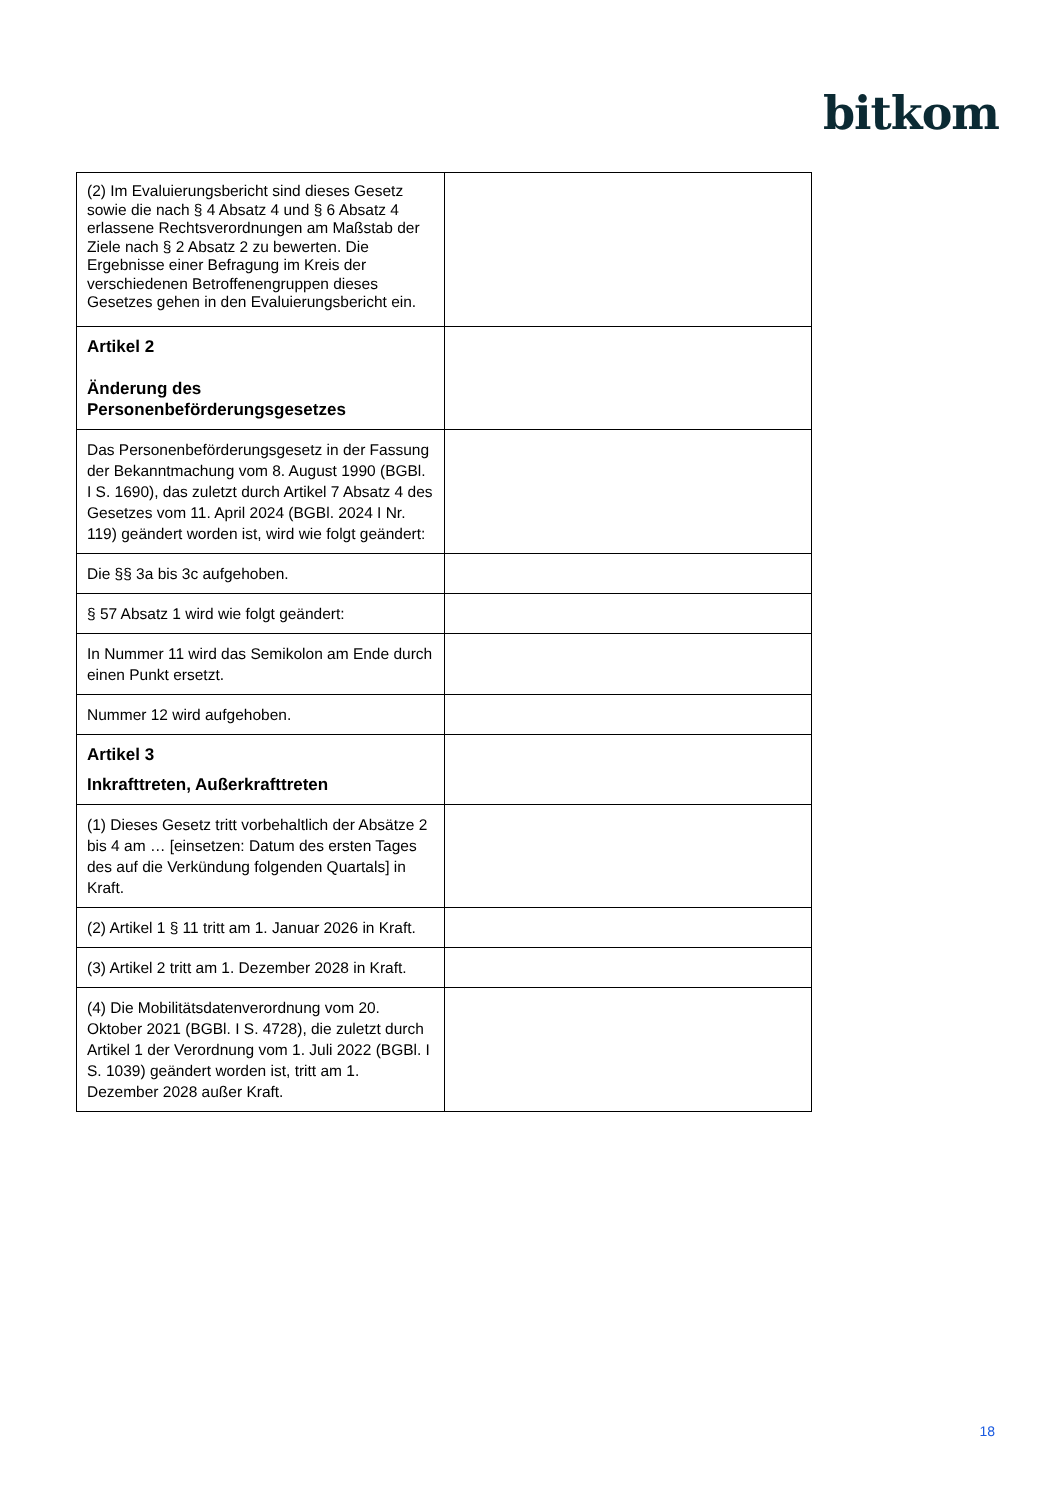bitkom
| (2) Im Evaluierungsbericht sind dieses Gesetz sowie die nach § 4 Absatz 4 und § 6 Absatz 4 erlassene Rechtsverordnungen am Maßstab der Ziele nach § 2 Absatz 2 zu bewerten. Die Ergebnisse einer Befragung im Kreis der verschiedenen Betroffenengruppen dieses Gesetzes gehen in den Evaluierungsbericht ein. | |
| Artikel 2 Änderung des Personenbeförderungsgesetzes | |
| Das Personenbeförderungsgesetz in der Fassung der Bekanntmachung vom 8. August 1990 (BGBl. I S. 1690), das zuletzt durch Artikel 7 Absatz 4 des Gesetzes vom 11. April 2024 (BGBl. 2024 I Nr. 119) geändert worden ist, wird wie folgt geändert: | |
| Die §§ 3a bis 3c aufgehoben. | |
| § 57 Absatz 1 wird wie folgt geändert: | |
| In Nummer 11 wird das Semikolon am Ende durch einen Punkt ersetzt. | |
| Nummer 12 wird aufgehoben. | |
| Artikel 3 Inkrafttreten, Außerkrafttreten | |
| (1) Dieses Gesetz tritt vorbehaltlich der Absätze 2 bis 4 am … [einsetzen: Datum des ersten Tages des auf die Verkündung folgenden Quartals] in Kraft. | |
| (2) Artikel 1 § 11 tritt am 1. Januar 2026 in Kraft. | |
| (3) Artikel 2 tritt am 1. Dezember 2028 in Kraft. | |
| (4) Die Mobilitätsdatenverordnung vom 20. Oktober 2021 (BGBl. I S. 4728), die zuletzt durch Artikel 1 der Verordnung vom 1. Juli 2022 (BGBl. I S. 1039) geändert worden ist, tritt am 1. Dezember 2028 außer Kraft. | |
18